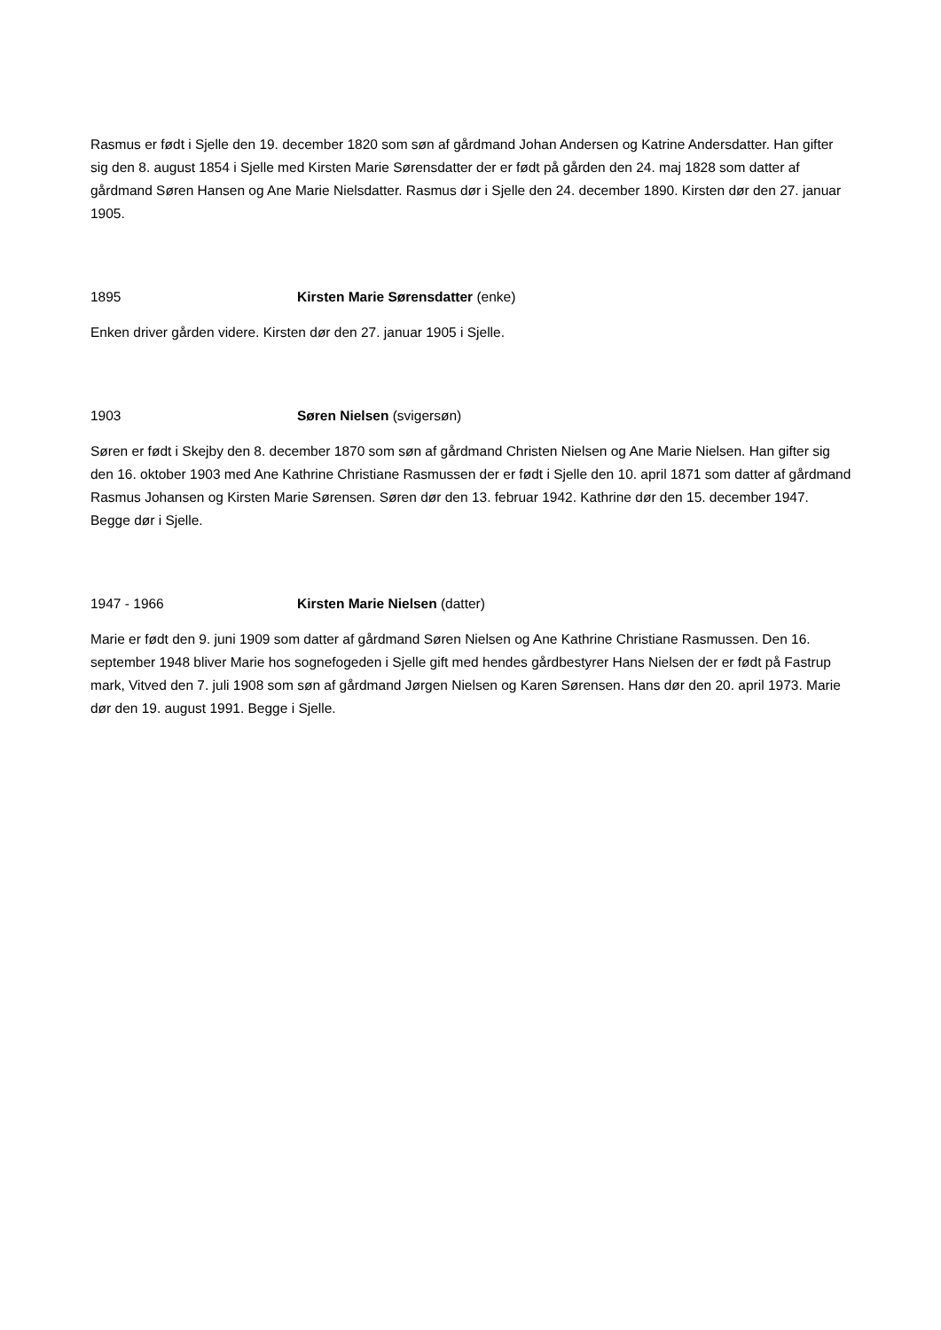Rasmus er født i Sjelle den 19. december 1820 som søn af gårdmand Johan Andersen og Katrine Andersdatter. Han gifter sig den 8. august 1854 i Sjelle med Kirsten Marie Sørensdatter der er født på gården den 24. maj 1828 som datter af gårdmand Søren Hansen og Ane Marie Nielsdatter. Rasmus dør i Sjelle den 24. december 1890. Kirsten dør den 27. januar 1905.
1895 Kirsten Marie Sørensdatter (enke)
Enken driver gården videre. Kirsten dør den 27. januar 1905 i Sjelle.
1903 Søren Nielsen (svigersøn)
Søren er født i Skejby den 8. december 1870 som søn af gårdmand Christen Nielsen og Ane Marie Nielsen. Han gifter sig den 16. oktober 1903 med Ane Kathrine Christiane Rasmussen der er født i Sjelle den 10. april 1871 som datter af gårdmand Rasmus Johansen og Kirsten Marie Sørensen. Søren dør den 13. februar 1942. Kathrine dør den 15. december 1947. Begge dør i Sjelle.
1947 - 1966 Kirsten Marie Nielsen (datter)
Marie er født den 9. juni 1909 som datter af gårdmand Søren Nielsen og Ane Kathrine Christiane Rasmussen. Den 16. september 1948 bliver Marie hos sognefogeden i Sjelle gift med hendes gårdbestyrer Hans Nielsen der er født på Fastrup mark, Vitved den 7. juli 1908 som søn af gårdmand Jørgen Nielsen og Karen Sørensen. Hans dør den 20. april 1973. Marie dør den 19. august 1991. Begge i Sjelle.